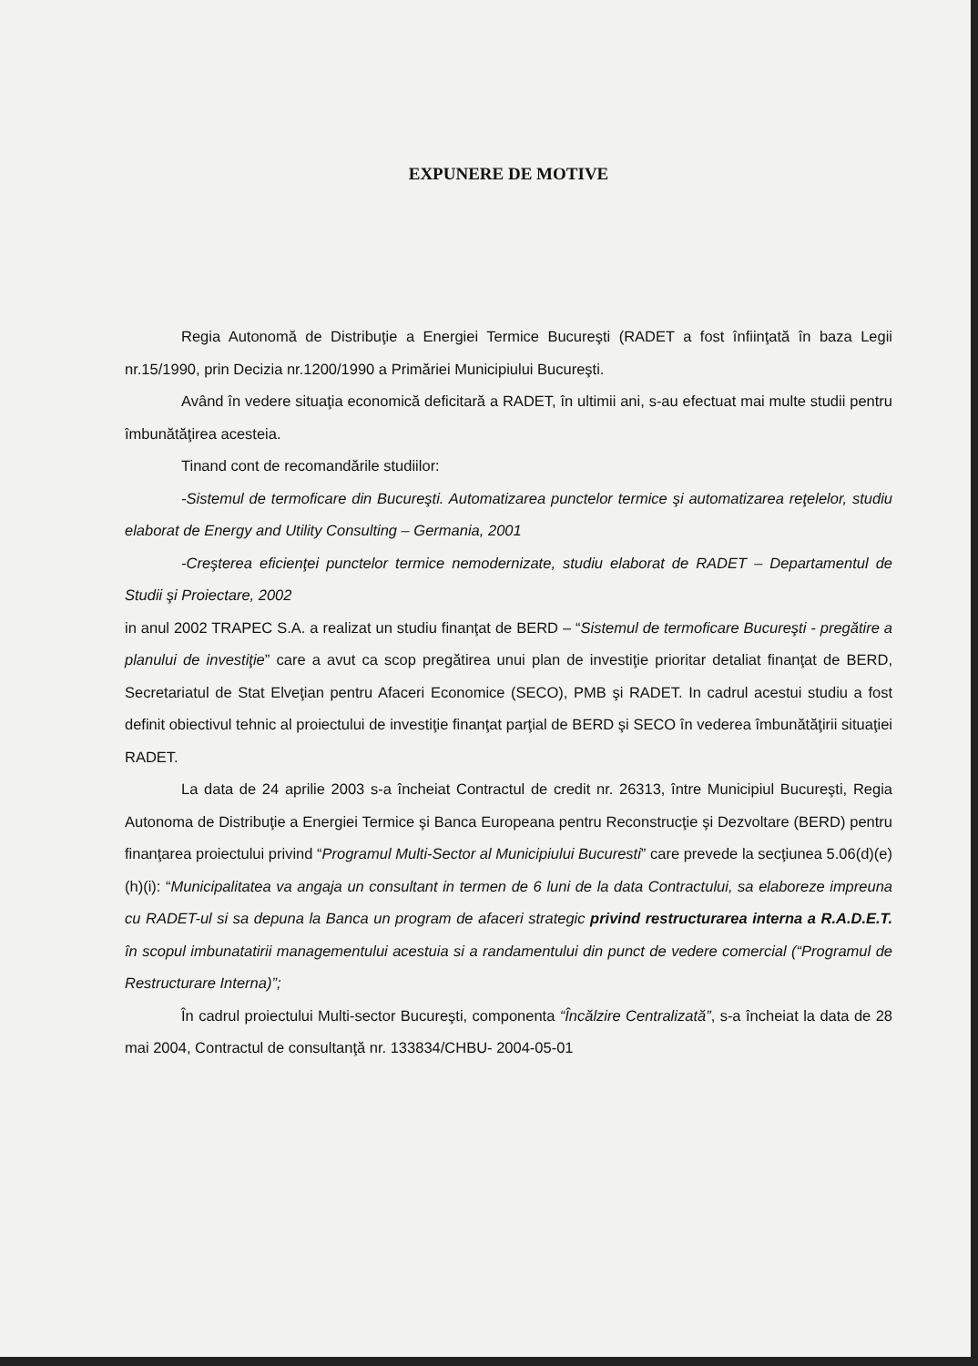EXPUNERE DE MOTIVE
Regia Autonomă de Distribuţie a Energiei Termice Bucureşti (RADET a fost înfiinţată în baza Legii nr.15/1990, prin Decizia nr.1200/1990 a Primăriei Municipiului Bucureşti.
Având în vedere situaţia economică deficitară a RADET, în ultimii ani, s-au efectuat mai multe studii pentru îmbunătăţirea acesteia.
Tinand cont de recomandările studiilor:
-Sistemul de termoficare din Bucureşti. Automatizarea punctelor termice şi automatizarea reţelelor, studiu elaborat de Energy and Utility Consulting – Germania, 2001
-Creşterea eficienţei punctelor termice nemodernizate, studiu elaborat de RADET – Departamentul de Studii şi Proiectare, 2002
in anul 2002 TRAPEC S.A. a realizat un studiu finanţat de BERD – “Sistemul de termoficare Bucureşti - pregătire a planului de investiţie” care a avut ca scop pregătirea unui plan de investiţie prioritar detaliat finanţat de BERD, Secretariatul de Stat Elveţian pentru Afaceri Economice (SECO), PMB şi RADET. In cadrul acestui studiu a fost definit obiectivul tehnic al proiectului de investiţie finanţat parţial de BERD şi SECO în vederea îmbunătăţirii situaţiei RADET.
La data de 24 aprilie 2003 s-a încheiat Contractul de credit nr. 26313, între Municipiul Bucureşti, Regia Autonoma de Distribuţie a Energiei Termice şi Banca Europeana pentru Reconstrucţie şi Dezvoltare (BERD) pentru finanţarea proiectului privind “Programul Multi-Sector al Municipiului Bucuresti” care prevede la secţiunea 5.06(d)(e)(h)(i): “Municipalitatea va angaja un consultant in termen de 6 luni de la data Contractului, sa elaboreze impreuna cu RADET-ul si sa depuna la Banca un program de afaceri strategic privind restructurarea interna a R.A.D.E.T. în scopul imbunatatirii managementului acestuia si a randamentului din punct de vedere comercial (“Programul de Restructurare Interna)”;
În cadrul proiectului Multi-sector Bucureşti, componenta “Încălzire Centralizată”, s-a încheiat la data de 28 mai 2004, Contractul de consultanţă nr. 133834/CHBU- 2004-05-01